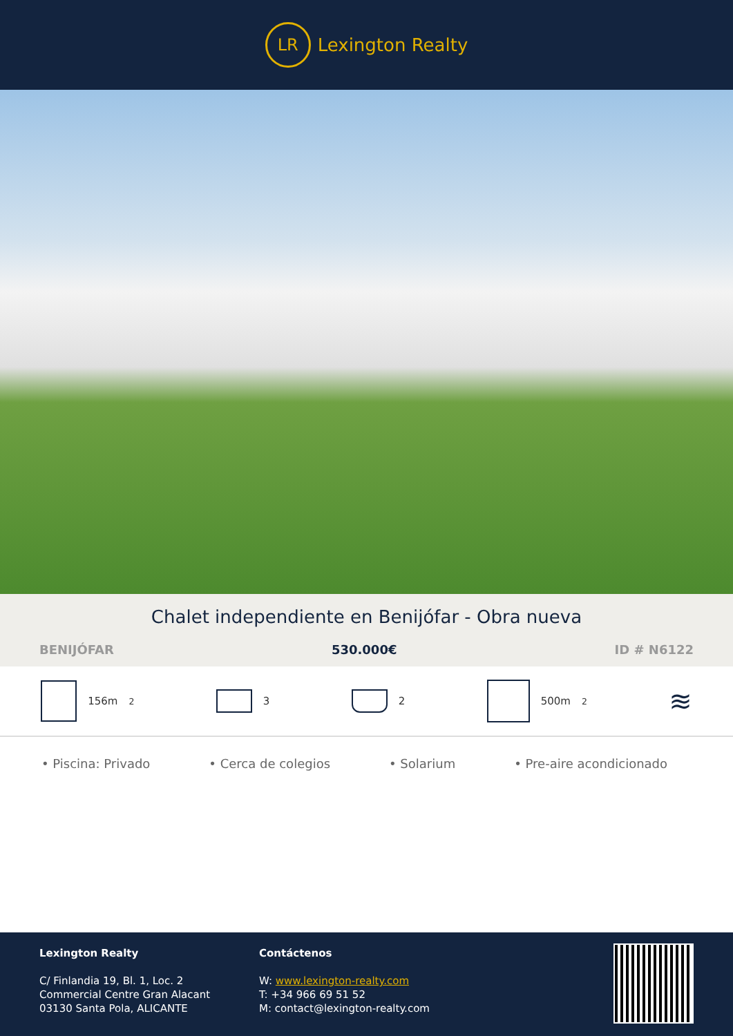LR
Lexington Realty
Chalet independiente en Benijófar - Obra nueva
BENIJÓFAR 530.000€ ID # N6122
156m<sup>2</sup> 3 2 500m<sup>2</sup>
≋
• Piscina: Privado • Cerca de colegios • Solarium • Pre-aire acondicionado
Lexington Realty
C/ Finlandia 19, Bl. 1, Loc. 2
Commercial Centre Gran Alacant
03130 Santa Pola, ALICANTE
Contáctenos
W: www.lexington-realty.com
T: +34 966 69 51 52
M: contact@lexington-realty.com